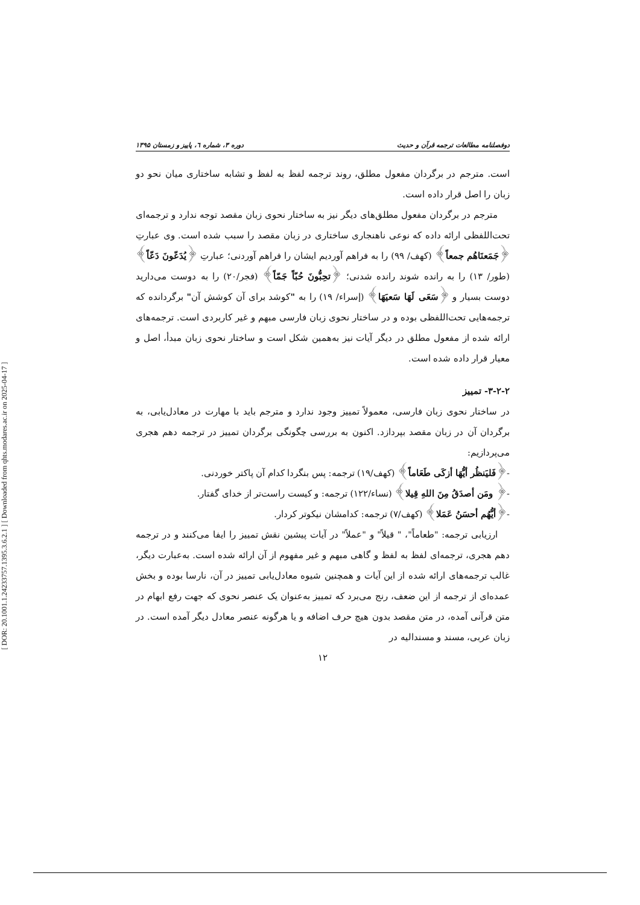[ DOR: 20.1001.1.24233757.1395.3.6.2.1 ] [ Downloaded from qhts.modares.ac.ir on 2025-04-17 ]
دوفصلنامه مطالعات ترجمه قرآن و حدیث دوره ۳، شماره ٦، پاییز و زمستان ۱۳۹۵
است. مترجم در برگردان مفعول مطلق، روند ترجمه لفظ به لفظ و تشابه ساختاری میان نحو دو زبان را اصل قرار داده است.
مترجم در برگردان مفعول مطلق‌های دیگر نیز به ساختار نحوی زبان مقصد توجه ندارد و ترجمه‌ای تحت‌اللفظی ارائه داده که نوعی ناهنجاری ساختاری در زبان مقصد را سبب شده است. وی عبارتِ ﴿جَمَعنَاهُم جمعاً﴾ (کهف/ ۹۹) را به فراهم آوردیم ایشان را فراهم آوردنی؛ عبارتِ ﴿يُدَعّونَ دَعّاً﴾ (طور/ ۱۳) را به رانده شوند رانده شدنی؛ ﴿تحِبُّونَ حُبّاً جَمّاً﴾ (فجر/۲۰) را به دوست می‌دارید دوست بسیار و ﴿سَعَى لَهَا سَعيَهَا﴾ (إسراء/ ۱۹) را به "کوشد برای آن کوشش آن" برگردانده که ترجمه‌هایی تحت‌اللفظی بوده و در ساختار نحوی زبان فارسی مبهم و غیر کاربردی است. ترجمه‌های ارائه شده از مفعول مطلق در دیگر آیات نیز به‌همین شکل است و ساختار نحوی زبان مبدأ، اصل و معیار قرار داده شده است.
۳-۲-۲- تمییز
در ساختار نحوی زبان فارسی، معمولاً تمییز وجود ندارد و مترجم باید با مهارت در معادل‌یابی، به برگردان آن در زبان مقصد بپردازد. اکنون به بررسی چگونگی برگردان تمییز در ترجمه دهم هجری می‌پردازیم:
-﴿فَليَنظُر أيُّهَا أزكَى طَعَاماً﴾ (کهف/۱۹) ترجمه: پس بنگردا کدام آن پاکتر خوردنی.
-﴿ ومَن أصدَقُ مِنَ اللهِ قِيلا﴾ (نساء/۱۲۲) ترجمه: و کیست راست‌تر از خدای گفتار.
-﴿أيُّهُم أحسَنُ عَمَلا﴾ (کهف/۷) ترجمه: کدامشان نیکوتر کردار.
ارزیابی ترجمه: "طعاماً"، " قیلاً" و "عملاً" در آیات پیشین نقش تمییز را ایفا می‌کنند و در ترجمه دهم هجری، ترجمه‌ای لفظ به لفظ و گاهی مبهم و غیر مفهوم از آن ارائه شده است. به‌عبارت دیگر، غالب ترجمه‌های ارائه شده از این آیات و همچنین شیوه معادل‌یابی تمییز در آن، نارسا بوده و بخش عمده‌ای از ترجمه از این ضعف، رنج می‌برد که تمییز به‌عنوان یک عنصر نحوی که جهت رفع ابهام در متن قرآنی آمده، در متن مقصد بدون هیچ حرف اضافه و یا هرگونه عنصر معادل دیگر آمده است. در زبان عربی، مسند و مسندالیه در
۱۲